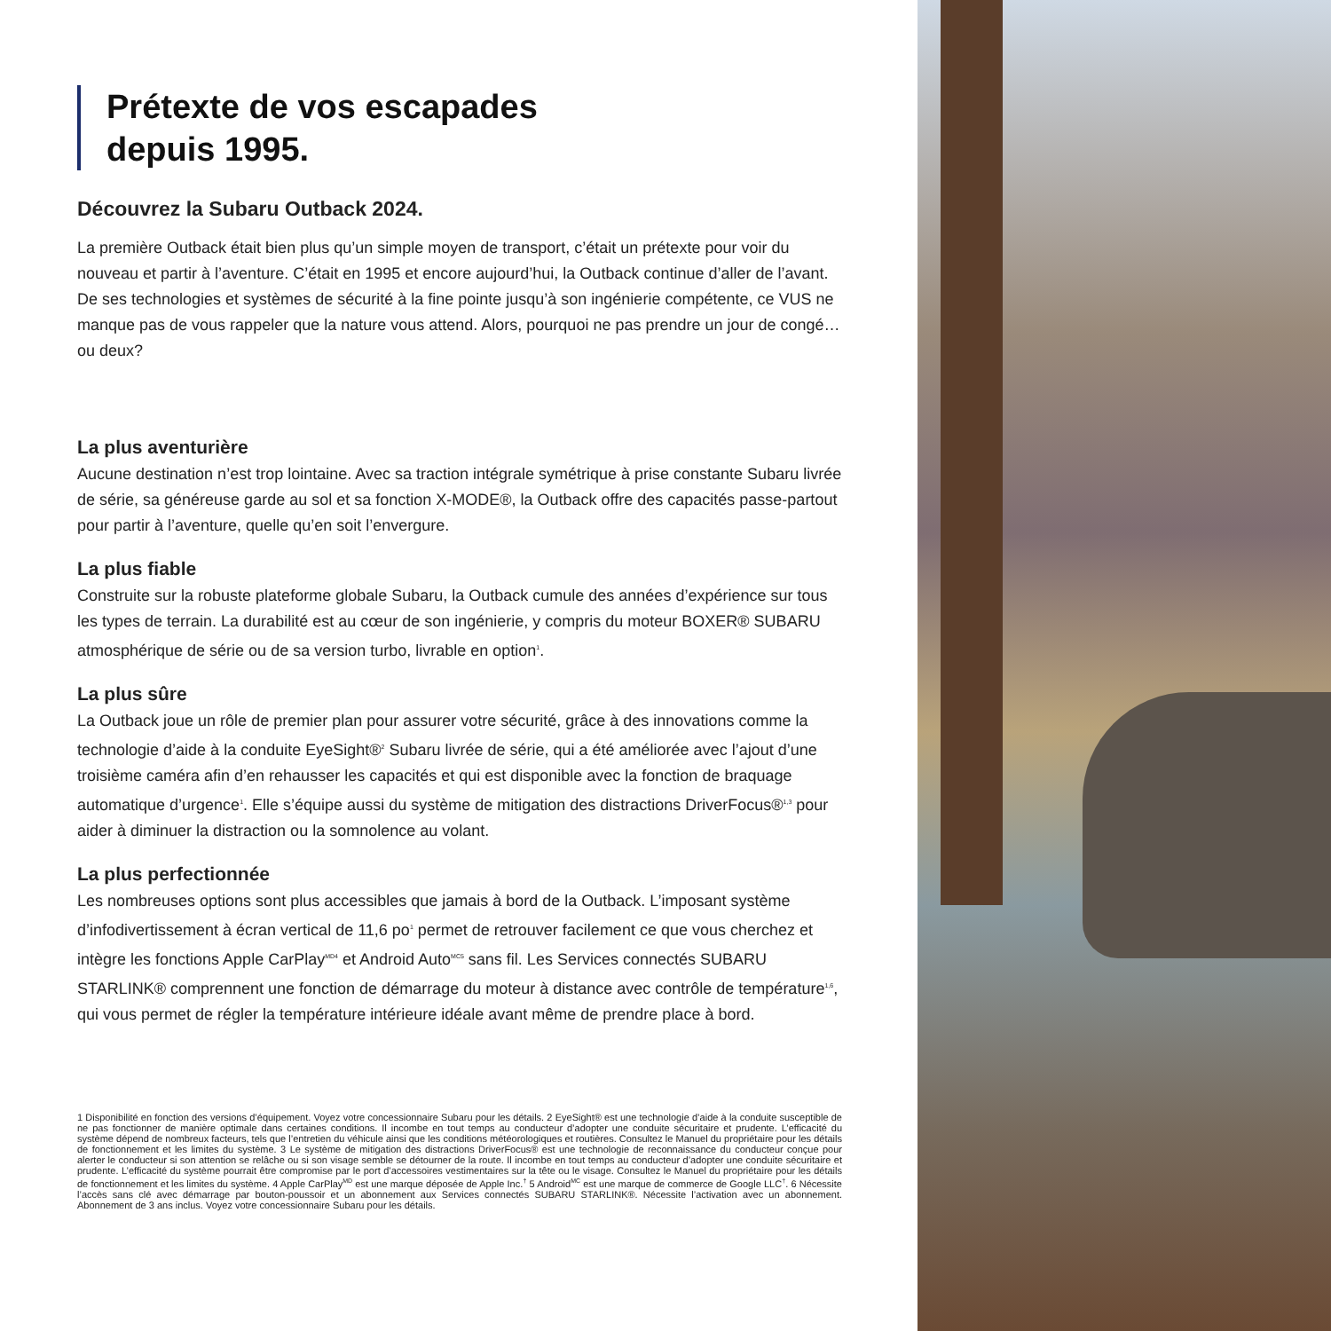Prétexte de vos escapades
depuis 1995.
Découvrez la Subaru Outback 2024.
La première Outback était bien plus qu’un simple moyen de transport, c’était un prétexte pour voir du nouveau et partir à l’aventure. C’était en 1995 et encore aujourd’hui, la Outback continue d’aller de l’avant. De ses technologies et systèmes de sécurité à la fine pointe jusqu’à son ingénierie compétente, ce VUS ne manque pas de vous rappeler que la nature vous attend. Alors, pourquoi ne pas prendre un jour de congé… ou deux?
La plus aventurière
Aucune destination n’est trop lointaine. Avec sa traction intégrale symétrique à prise constante Subaru livrée de série, sa généreuse garde au sol et sa fonction X-MODE®, la Outback offre des capacités passe-partout pour partir à l’aventure, quelle qu’en soit l’envergure.
La plus fiable
Construite sur la robuste plateforme globale Subaru, la Outback cumule des années d’expérience sur tous les types de terrain. La durabilité est au cœur de son ingénierie, y compris du moteur BOXER® SUBARU atmosphérique de série ou de sa version turbo, livrable en option<sup>1</sup>.
La plus sûre
La Outback joue un rôle de premier plan pour assurer votre sécurité, grâce à des innovations comme la technologie d’aide à la conduite EyeSight®<sup>2</sup> Subaru livrée de série, qui a été améliorée avec l’ajout d’une troisième caméra afin d’en rehausser les capacités et qui est disponible avec la fonction de braquage automatique d’urgence<sup>1</sup>. Elle s’équipe aussi du système de mitigation des distractions DriverFocus®<sup>1,3</sup> pour aider à diminuer la distraction ou la somnolence au volant.
La plus perfectionnée
Les nombreuses options sont plus accessibles que jamais à bord de la Outback. L’imposant système d’infodivertissement à écran vertical de 11,6 po<sup>1</sup> permet de retrouver facilement ce que vous cherchez et intègre les fonctions Apple CarPlay<sup>MD4</sup> et Android Auto<sup>MC5</sup> sans fil. Les Services connectés SUBARU STARLINK® comprennent une fonction de démarrage du moteur à distance avec contrôle de température<sup>1,6</sup>, qui vous permet de régler la température intérieure idéale avant même de prendre place à bord.
1 Disponibilité en fonction des versions d’équipement. Voyez votre concessionnaire Subaru pour les détails. 2 EyeSight® est une technologie d’aide à la conduite susceptible de ne pas fonctionner de manière optimale dans certaines conditions. Il incombe en tout temps au conducteur d’adopter une conduite sécuritaire et prudente. L’efficacité du système dépend de nombreux facteurs, tels que l’entretien du véhicule ainsi que les conditions météorologiques et routières. Consultez le Manuel du propriétaire pour les détails de fonctionnement et les limites du système. 3 Le système de mitigation des distractions DriverFocus® est une technologie de reconnaissance du conducteur conçue pour alerter le conducteur si son attention se relâche ou si son visage semble se détourner de la route. Il incombe en tout temps au conducteur d’adopter une conduite sécuritaire et prudente. L’efficacité du système pourrait être compromise par le port d’accessoires vestimentaires sur la tête ou le visage. Consultez le Manuel du propriétaire pour les détails de fonctionnement et les limites du système. 4 Apple CarPlay<sup>MD</sup> est une marque déposée de Apple Inc.<sup>†</sup> 5 Android<sup>MC</sup> est une marque de commerce de Google LLC<sup>†</sup>. 6 Nécessite l’accès sans clé avec démarrage par bouton-poussoir et un abonnement aux Services connectés SUBARU STARLINK®. Nécessite l’activation avec un abonnement. Abonnement de 3 ans inclus. Voyez votre concessionnaire Subaru pour les détails.